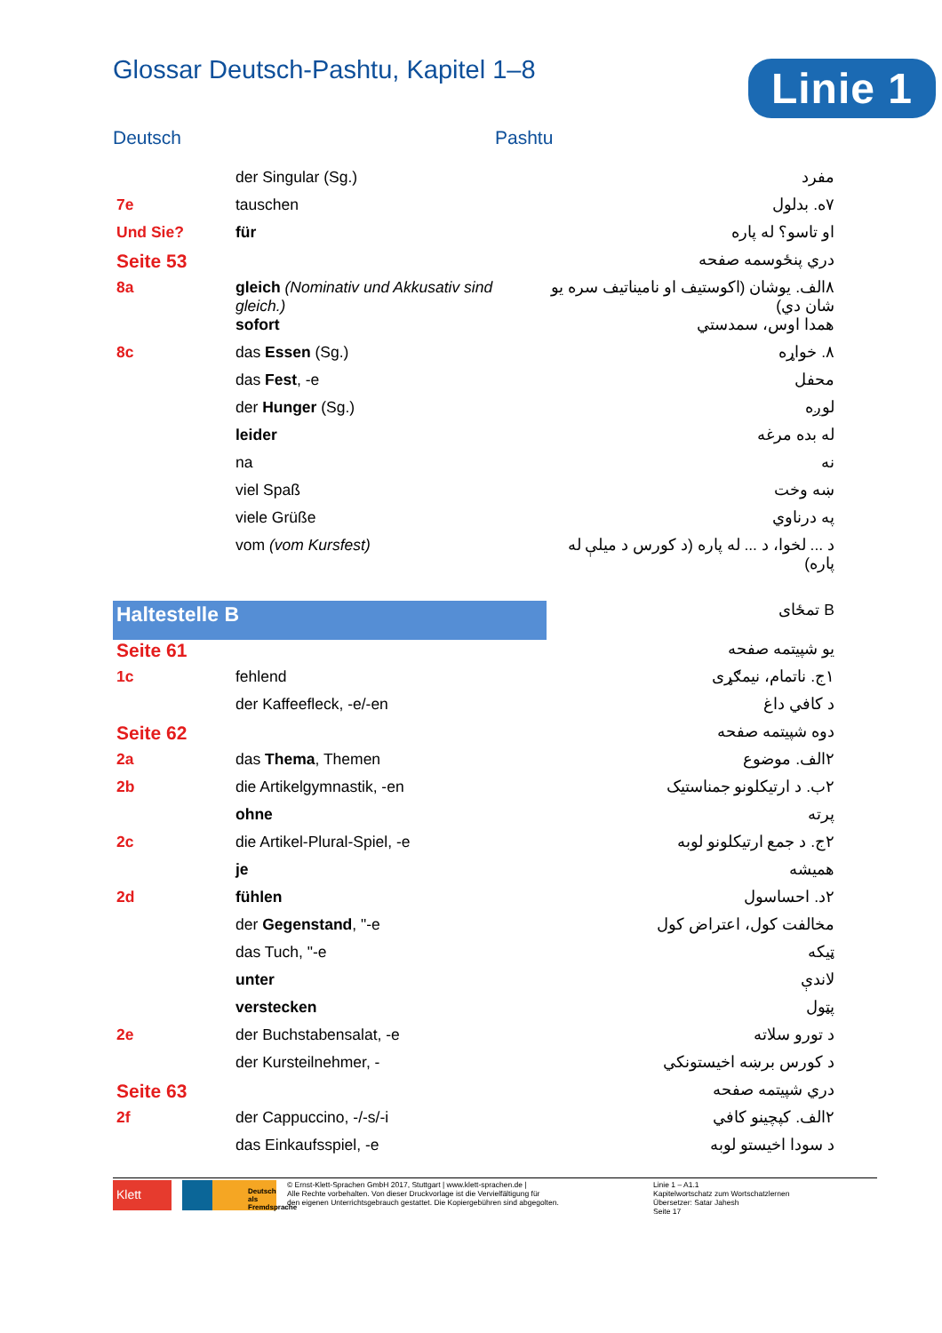Glossar Deutsch-Pashtu, Kapitel 1–8
Linie 1
Deutsch Pashtu
| | der Singular (Sg.) | مفرد |
| 7e | tauschen | ۷ه. بدلول |
| Und Sie? | für | او تاسو؟ له پاره |
| Seite 53 | | دري پنځوسمه صفحه |
| 8a | gleich (Nominativ und Akkusativ sind gleich.) | ۸الف. یوشان (اکوستیف او نامیناتیف سره یو شان دي) |
| | sofort | همدا اوس، سمدستي |
| 8c | das Essen (Sg.) | ۸. خواړه |
| | das Fest , -e | محفل |
| | der Hunger (Sg.) | لوږه |
| | leider | له بده مرغه |
| | na | نه |
| | viel Spaß | ښه وخت |
| | viele Grüße | په درناوي |
| | vom (vom Kursfest) | د ... لخوا، د ... له پاره (د کورس د میلې له پاره) |
| Haltestelle B | | B تمځای |
| Seite 61 | | یو شپیتمه صفحه |
| 1c | fehlend | ۱ج. ناتمام، نیمګړی |
| | der Kaffeefleck, -e/-en | د کافي داغ |
| Seite 62 | | دوه شپیتمه صفحه |
| 2a | das Thema , Themen | ۲الف. موضوع |
| 2b | die Artikelgymnastik, -en | ۲ب. د ارتیکلونو جمناستیک |
| | ohne | پرته |
| 2c | die Artikel-Plural-Spiel, -e | ۲ج. د جمع ارتیکلونو لوبه |
| | je | همیشه |
| 2d | fühlen | ۲د. احساسول |
| | der Gegenstand , "-e | مخالفت کول، اعتراض کول |
| | das Tuch, "-e | ټیکه |
| | unter | لاندې |
| | verstecken | پټول |
| 2e | der Buchstabensalat, -e | د تورو سلاته |
| | der Kursteilnehmer, - | د کورس برښه اخیستونکي |
| Seite 63 | | دري شپیتمه صفحه |
| 2f | der Cappuccino, -/-s/-i | ۲الف. کپچینو کافي |
| | das Einkaufsspiel, -e | د سودا اخیستو لوبه |
Klett
Deutsch als Fremdsprache
© Ernst-Klett-Sprachen GmbH 2017, Stuttgart | www.klett-sprachen.de |
Alle Rechte vorbehalten. Von dieser Druckvorlage ist die Vervielfältigung für
den eigenen Unterrichtsgebrauch gestattet. Die Kopiergebühren sind abgegolten.
Linie 1 – A1.1
Kapitelwortschatz zum Wortschatzlernen
Übersetzer: Satar Jahesh
Seite 17